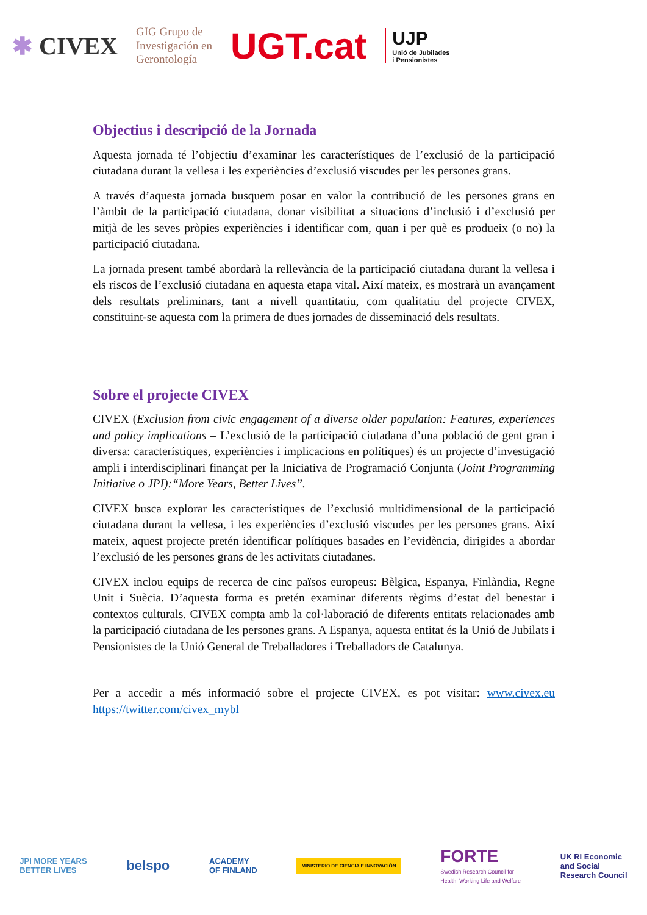✱ CIVEX GIG Grupo de
Investigación en
Gerontología UGT.cat UJP
Unió de Jubilades
i Pensionistes
Objectius i descripció de la Jornada
Aquesta jornada té l’objectiu d’examinar les característiques de l’exclusió de la participació ciutadana durant la vellesa i les experiències d’exclusió viscudes per les persones grans.
A través d’aquesta jornada busquem posar en valor la contribució de les persones grans en l’àmbit de la participació ciutadana, donar visibilitat a situacions d’inclusió i d’exclusió per mitjà de les seves pròpies experiències i identificar com, quan i per què es produeix (o no) la participació ciutadana.
La jornada present també abordarà la rellevància de la participació ciutadana durant la vellesa i els riscos de l’exclusió ciutadana en aquesta etapa vital. Així mateix, es mostrarà un avançament dels resultats preliminars, tant a nivell quantitatiu, com qualitatiu del projecte CIVEX, constituint-se aquesta com la primera de dues jornades de disseminació dels resultats.
Sobre el projecte CIVEX
CIVEX (Exclusion from civic engagement of a diverse older population: Features, experiences and policy implications – L’exclusió de la participació ciutadana d’una població de gent gran i diversa: característiques, experiències i implicacions en polítiques) és un projecte d’investigació ampli i interdisciplinari finançat per la Iniciativa de Programació Conjunta (Joint Programming Initiative o JPI):“More Years, Better Lives”.
CIVEX busca explorar les característiques de l’exclusió multidimensional de la participació ciutadana durant la vellesa, i les experiències d’exclusió viscudes per les persones grans. Així mateix, aquest projecte pretén identificar polítiques basades en l’evidència, dirigides a abordar l’exclusió de les persones grans de les activitats ciutadanes.
CIVEX inclou equips de recerca de cinc països europeus: Bèlgica, Espanya, Finlàndia, Regne Unit i Suècia. D’aquesta forma es pretén examinar diferents règims d’estat del benestar i contextos culturals. CIVEX compta amb la col·laboració de diferents entitats relacionades amb la participació ciutadana de les persones grans. A Espanya, aquesta entitat és la Unió de Jubilats i Pensionistes de la Unió General de Treballadores i Treballadors de Catalunya.
Per a accedir a més informació sobre el projecte CIVEX, es pot visitar: www.civex.eu https://twitter.com/civex_mybl
JPI MORE YEARS
BETTER LIVES belspo ACADEMY
OF FINLAND MINISTERIO DE CIENCIA E INNOVACIÓN FORTE
Swedish Research Council for
Health, Working Life and Welfare UK RI Economic
and Social
Research Council